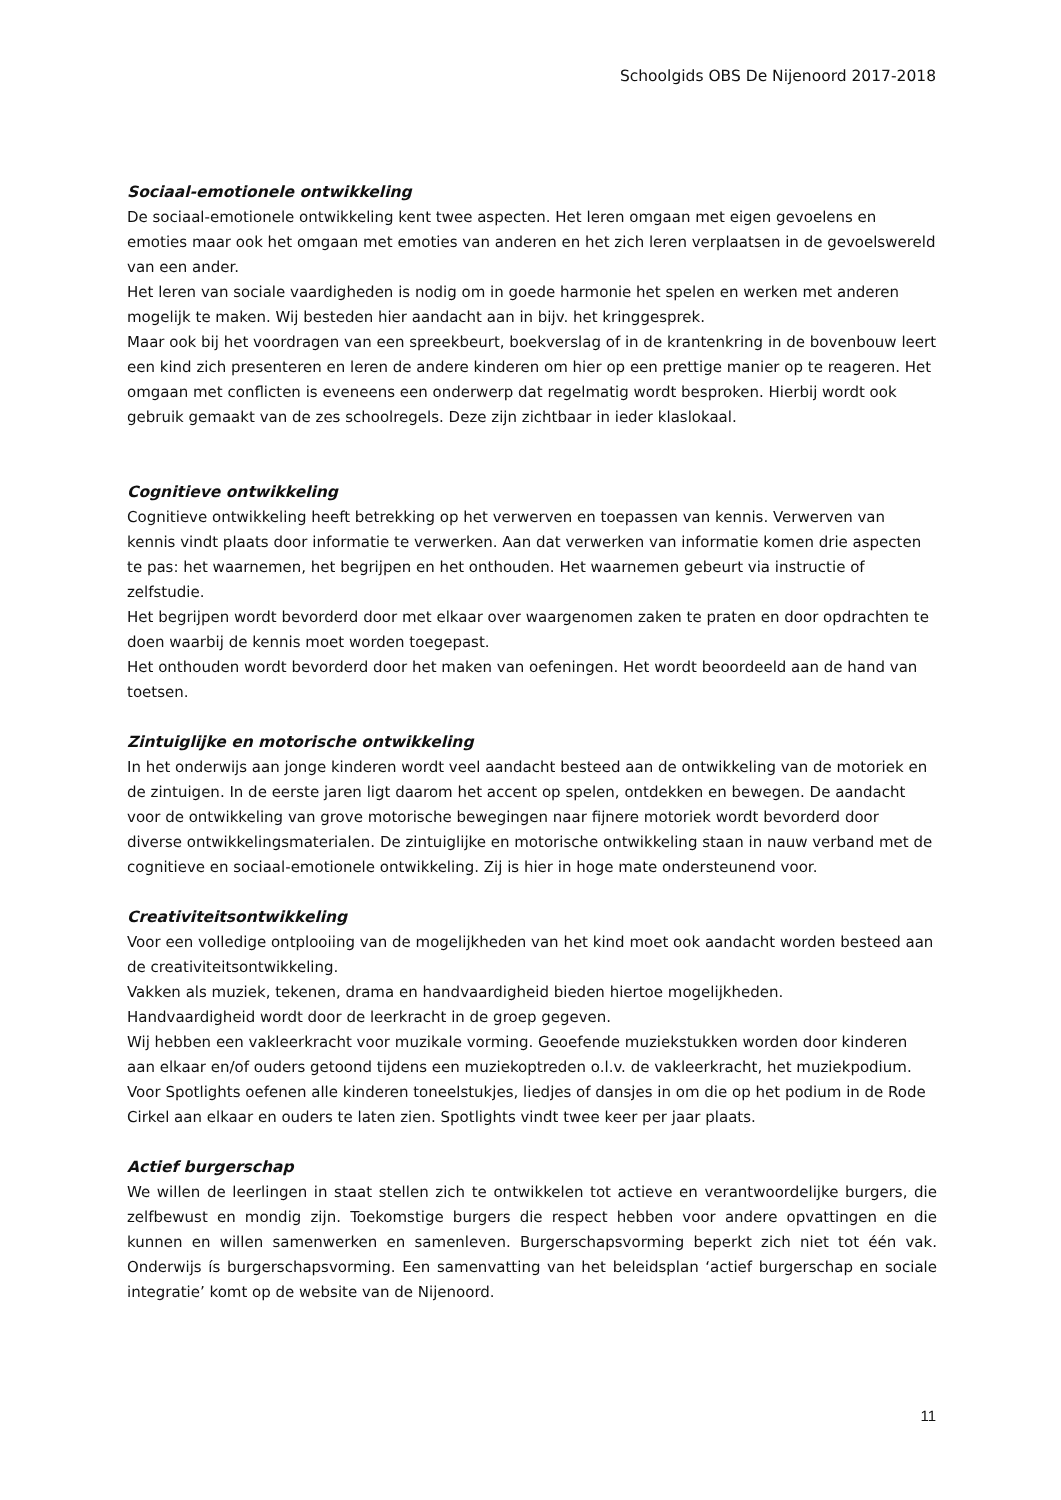Schoolgids OBS De Nijenoord 2017-2018
Sociaal-emotionele ontwikkeling
De sociaal-emotionele ontwikkeling kent twee aspecten. Het leren omgaan met eigen gevoelens en emoties maar ook het omgaan met emoties van anderen en het zich leren verplaatsen in de gevoelswereld van een ander.
Het leren van sociale vaardigheden is nodig om in goede harmonie het spelen en werken met anderen mogelijk te maken. Wij besteden hier aandacht aan in bijv. het kringgesprek.
Maar ook bij het voordragen van een spreekbeurt, boekverslag of in de krantenkring in de bovenbouw leert een kind zich presenteren en leren de andere kinderen om hier op een prettige manier op te reageren. Het omgaan met conflicten is eveneens een onderwerp dat regelmatig wordt besproken. Hierbij wordt ook gebruik gemaakt van de zes schoolregels. Deze zijn zichtbaar in ieder klaslokaal.
Cognitieve ontwikkeling
Cognitieve ontwikkeling heeft betrekking op het verwerven en toepassen van kennis. Verwerven van kennis vindt plaats door informatie te verwerken. Aan dat verwerken van informatie komen drie aspecten te pas: het waarnemen, het begrijpen en het onthouden. Het waarnemen gebeurt via instructie of zelfstudie.
Het begrijpen wordt bevorderd door met elkaar over waargenomen zaken te praten en door opdrachten te doen waarbij de kennis moet worden toegepast.
Het onthouden wordt bevorderd door het maken van oefeningen. Het wordt beoordeeld aan de hand van toetsen.
Zintuiglijke en motorische ontwikkeling
In het onderwijs aan jonge kinderen wordt veel aandacht besteed aan de ontwikkeling van de motoriek en de zintuigen. In de eerste jaren ligt daarom het accent op spelen, ontdekken en bewegen. De aandacht voor de ontwikkeling van grove motorische bewegingen naar fijnere motoriek wordt bevorderd door diverse ontwikkelingsmaterialen. De zintuiglijke en motorische ontwikkeling staan in nauw verband met de cognitieve en sociaal-emotionele ontwikkeling. Zij is hier in hoge mate ondersteunend voor.
Creativiteitsontwikkeling
Voor een volledige ontplooiing van de mogelijkheden van het kind moet ook aandacht worden besteed aan de creativiteitsontwikkeling.
Vakken als muziek, tekenen, drama en handvaardigheid bieden hiertoe mogelijkheden.
Handvaardigheid wordt door de leerkracht in de groep gegeven.
Wij hebben een vakleerkracht voor muzikale vorming. Geoefende muziekstukken worden door kinderen aan elkaar en/of ouders getoond tijdens een muziekoptreden o.l.v. de vakleerkracht, het muziekpodium.
Voor Spotlights oefenen alle kinderen toneelstukjes, liedjes of dansjes in om die op het podium in de Rode Cirkel aan elkaar en ouders te laten zien. Spotlights vindt twee keer per jaar plaats.
Actief burgerschap
We willen de leerlingen in staat stellen zich te ontwikkelen tot actieve en verantwoordelijke burgers, die zelfbewust en mondig zijn. Toekomstige burgers die respect hebben voor andere opvattingen en die kunnen en willen samenwerken en samenleven. Burgerschapsvorming beperkt zich niet tot één vak. Onderwijs ís burgerschapsvorming. Een samenvatting van het beleidsplan ‘actief burgerschap en sociale integratie’ komt op de website van de Nijenoord.
11